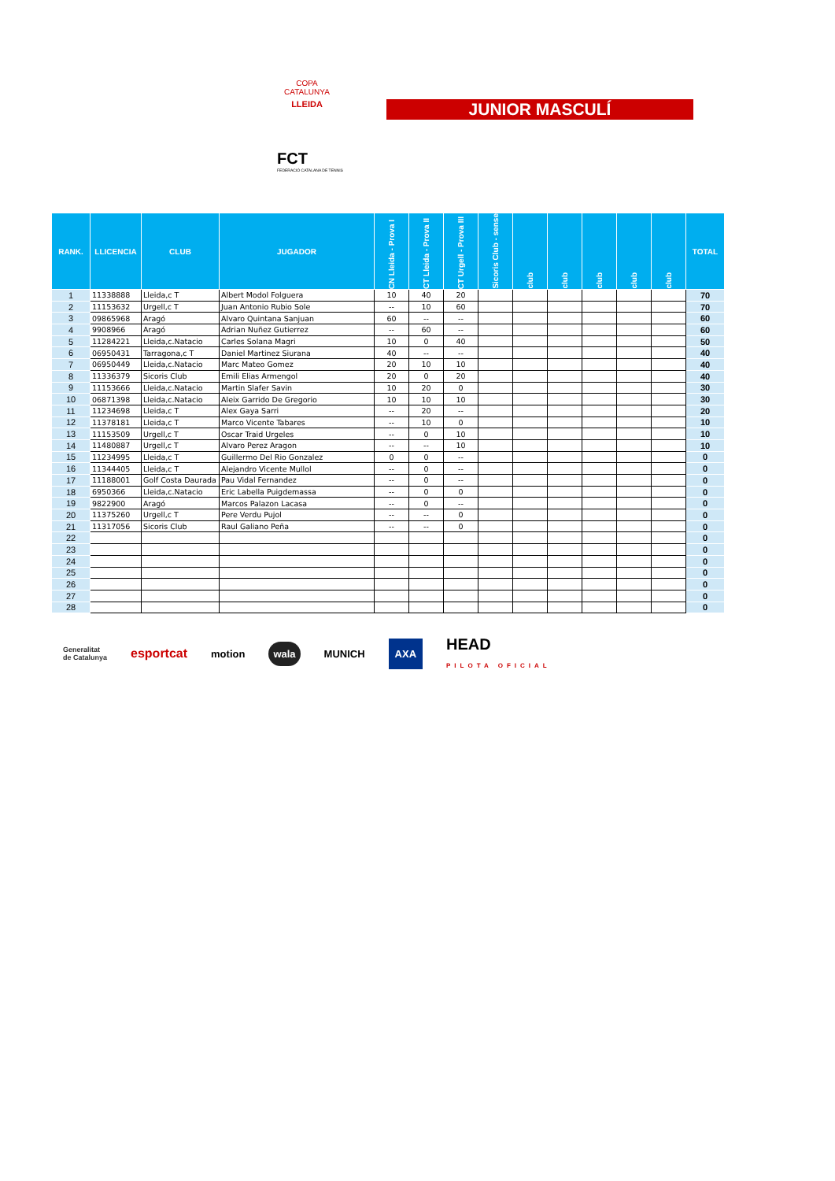COPA
CATALUNYA
LLEIDA
FCT
FEDERACIÓ CATALANA DE TENNIS
JUNIOR MASCULÍ
| RANK. | LLICENCIA | CLUB | JUGADOR | CN Lleida - Prova I | CT Lleida - Prova II | CT Urgell - Prova III | Sicoris Club - sense | club | club | club | club | club | TOTAL |
| --- | --- | --- | --- | --- | --- | --- | --- | --- | --- | --- | --- | --- | --- |
| 1 | 11338888 | Lleida,c T | Albert Modol Folguera | 10 | 40 | 20 | | | | | | | 70 |
| 2 | 11153632 | Urgell,c T | Juan Antonio Rubio Sole | -- | 10 | 60 | | | | | | | 70 |
| 3 | 09865968 | Aragó | Alvaro Quintana Sanjuan | 60 | -- | -- | | | | | | | 60 |
| 4 | 9908966 | Aragó | Adrian Nuñez Gutierrez | -- | 60 | -- | | | | | | | 60 |
| 5 | 11284221 | Lleida,c.Natacio | Carles Solana Magri | 10 | 0 | 40 | | | | | | | 50 |
| 6 | 06950431 | Tarragona,c T | Daniel Martinez Siurana | 40 | -- | -- | | | | | | | 40 |
| 7 | 06950449 | Lleida,c.Natacio | Marc Mateo Gomez | 20 | 10 | 10 | | | | | | | 40 |
| 8 | 11336379 | Sicoris Club | Emili Elias Armengol | 20 | 0 | 20 | | | | | | | 40 |
| 9 | 11153666 | Lleida,c.Natacio | Martin Slafer Savin | 10 | 20 | 0 | | | | | | | 30 |
| 10 | 06871398 | Lleida,c.Natacio | Aleix Garrido De Gregorio | 10 | 10 | 10 | | | | | | | 30 |
| 11 | 11234698 | Lleida,c T | Alex Gaya Sarri | -- | 20 | -- | | | | | | | 20 |
| 12 | 11378181 | Lleida,c T | Marco Vicente Tabares | -- | 10 | 0 | | | | | | | 10 |
| 13 | 11153509 | Urgell,c T | Oscar Traid Urgeles | -- | 0 | 10 | | | | | | | 10 |
| 14 | 11480887 | Urgell,c T | Alvaro Perez Aragon | -- | -- | 10 | | | | | | | 10 |
| 15 | 11234995 | Lleida,c T | Guillermo Del Rio Gonzalez | 0 | 0 | -- | | | | | | | 0 |
| 16 | 11344405 | Lleida,c T | Alejandro Vicente Mullol | -- | 0 | -- | | | | | | | 0 |
| 17 | 11188001 | Golf Costa Daurada | Pau Vidal Fernandez | -- | 0 | -- | | | | | | | 0 |
| 18 | 6950366 | Lleida,c.Natacio | Eric Labella Puigdemassa | -- | 0 | 0 | | | | | | | 0 |
| 19 | 9822900 | Aragó | Marcos Palazon Lacasa | -- | 0 | -- | | | | | | | 0 |
| 20 | 11375260 | Urgell,c T | Pere Verdu Pujol | -- | -- | 0 | | | | | | | 0 |
| 21 | 11317056 | Sicoris Club | Raul Galiano Peña | -- | -- | 0 | | | | | | | 0 |
| 22 | | | | | | | | | | | | | 0 |
| 23 | | | | | | | | | | | | | 0 |
| 24 | | | | | | | | | | | | | 0 |
| 25 | | | | | | | | | | | | | 0 |
| 26 | | | | | | | | | | | | | 0 |
| 27 | | | | | | | | | | | | | 0 |
| 28 | | | | | | | | | | | | | 0 |
Generalitat
de Catalunya esportcat motion wala MUNICH AXA HEAD
PILOTA OFICIAL